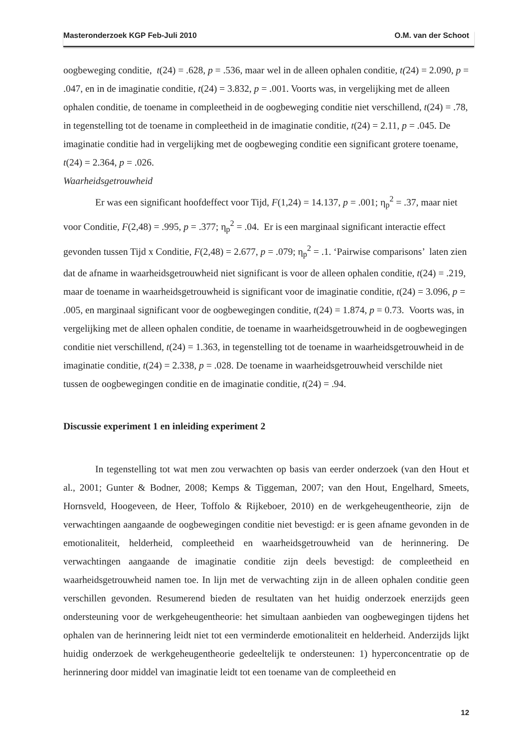Masteronderzoek KGP Feb-Juli 2010 O.M. van der Schoot
oogbeweging conditie, t(24) = .628, p = .536, maar wel in de alleen ophalen conditie, t(24) = 2.090, p = .047, en in de imaginatie conditie, t(24) = 3.832, p = .001. Voorts was, in vergelijking met de alleen ophalen conditie, de toename in compleetheid in de oogbeweging conditie niet verschillend, t(24) = .78, in tegenstelling tot de toename in compleetheid in de imaginatie conditie, t(24) = 2.11, p = .045. De imaginatie conditie had in vergelijking met de oogbeweging conditie een significant grotere toename, t(24) = 2.364, p = .026.
Waarheidsgetrouwheid
Er was een significant hoofdeffect voor Tijd, F(1,24) = 14.137, p = .001; η<sub>p</sub><sup>2</sup> = .37, maar niet voor Conditie, F(2,48) = .995, p = .377; η<sub>p</sub><sup>2</sup> = .04. Er is een marginaal significant interactie effect gevonden tussen Tijd x Conditie, F(2,48) = 2.677, p = .079; η<sub>p</sub><sup>2</sup> = .1. ‘Pairwise comparisons’ laten zien dat de afname in waarheidsgetrouwheid niet significant is voor de alleen ophalen conditie, t(24) = .219, maar de toename in waarheidsgetrouwheid is significant voor de imaginatie conditie, t(24) = 3.096, p = .005, en marginaal significant voor de oogbewegingen conditie, t(24) = 1.874, p = 0.73. Voorts was, in vergelijking met de alleen ophalen conditie, de toename in waarheidsgetrouwheid in de oogbewegingen conditie niet verschillend, t(24) = 1.363, in tegenstelling tot de toename in waarheidsgetrouwheid in de imaginatie conditie, t(24) = 2.338, p = .028. De toename in waarheidsgetrouwheid verschilde niet tussen de oogbewegingen conditie en de imaginatie conditie, t(24) = .94.
Discussie experiment 1 en inleiding experiment 2
In tegenstelling tot wat men zou verwachten op basis van eerder onderzoek (van den Hout et al., 2001; Gunter & Bodner, 2008; Kemps & Tiggeman, 2007; van den Hout, Engelhard, Smeets, Hornsveld, Hoogeveen, de Heer, Toffolo & Rijkeboer, 2010) en de werkgeheugentheorie, zijn de verwachtingen aangaande de oogbewegingen conditie niet bevestigd: er is geen afname gevonden in de emotionaliteit, helderheid, compleetheid en waarheidsgetrouwheid van de herinnering. De verwachtingen aangaande de imaginatie conditie zijn deels bevestigd: de compleetheid en waarheidsgetrouwheid namen toe. In lijn met de verwachting zijn in de alleen ophalen conditie geen verschillen gevonden. Resumerend bieden de resultaten van het huidig onderzoek enerzijds geen ondersteuning voor de werkgeheugentheorie: het simultaan aanbieden van oogbewegingen tijdens het ophalen van de herinnering leidt niet tot een verminderde emotionaliteit en helderheid. Anderzijds lijkt huidig onderzoek de werkgeheugentheorie gedeeltelijk te ondersteunen: 1) hyperconcentratie op de herinnering door middel van imaginatie leidt tot een toename van de compleetheid en
12